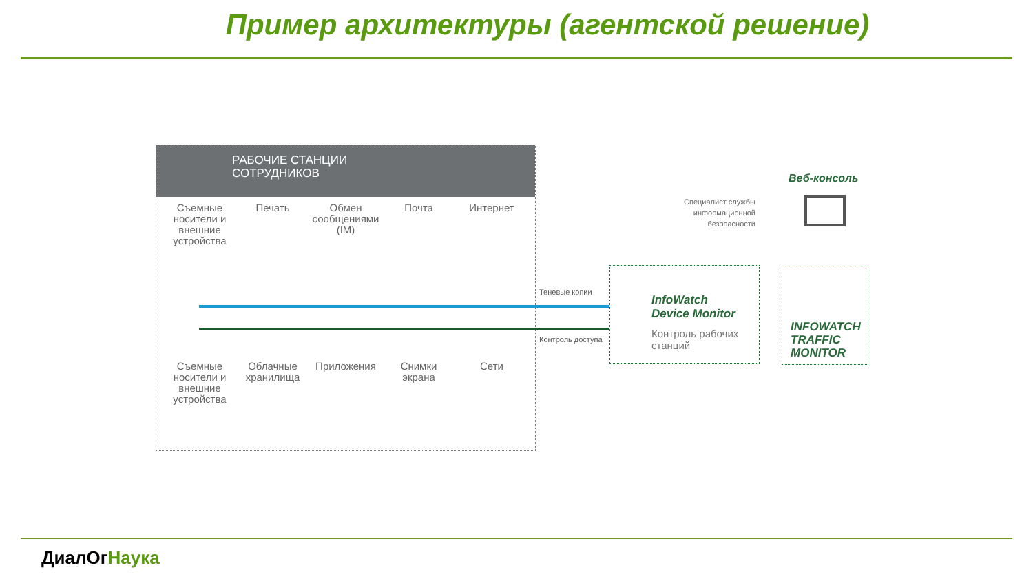Пример архитектуры (агентской решение)
РАБОЧИЕ СТАНЦИИ
СОТРУДНИКОВ
Съемные носители и внешние устройства
Печать Обмен сообщениями (IM)
Почта Интернет
Съемные носители и внешние устройства
Облачные хранилища
Приложения Снимки экрана
Сети
Теневые копии
Контроль доступа
InfoWatch
Device Monitor
Контроль рабочих
станций
INFOWATCH
TRAFFIC
MONITOR
Веб-консоль
Специалист службы информационной безопасности
ДиалОг Наука